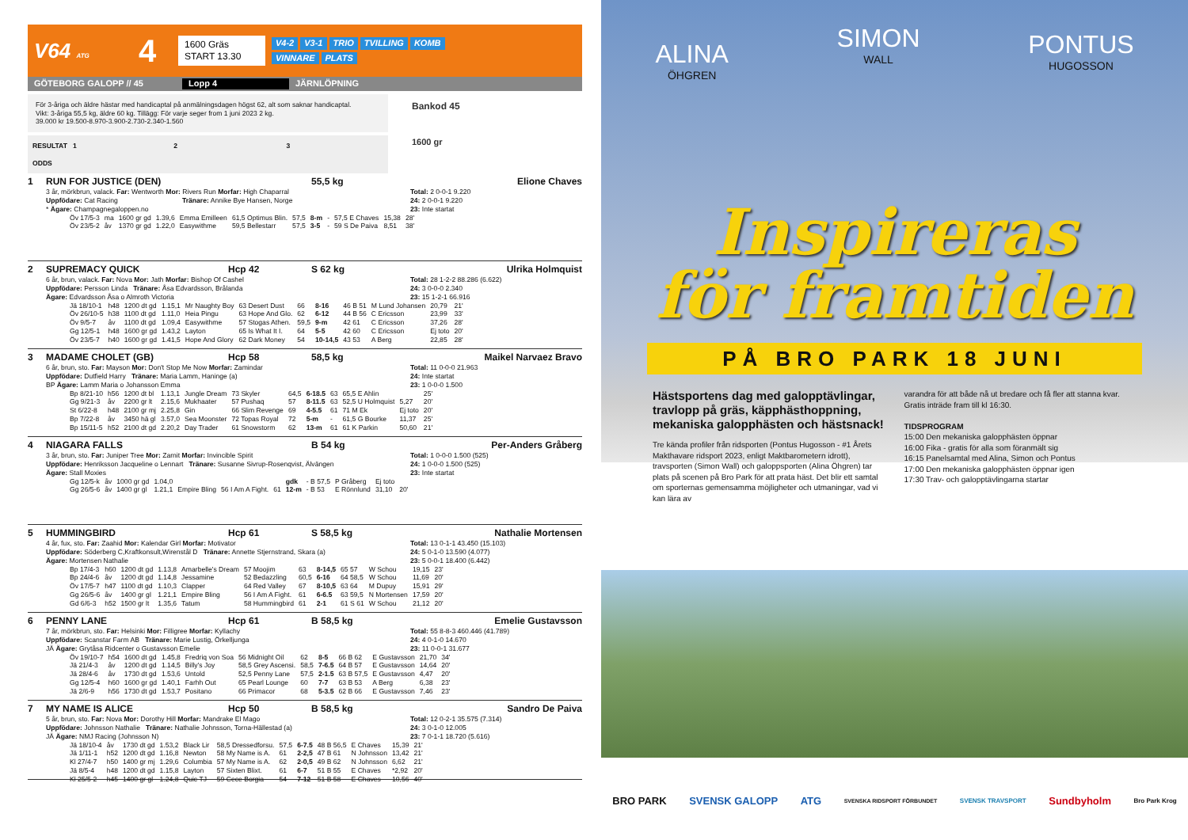V64 ATG
4
1600 Gräs
START 13.30
V4-2 V3-1 TRIO TVILLING KOMB VINNARE PLATS
GÖTEBORG GALOPP // 45 Lopp 4 JÄRNLÖPNING
För 3-åriga och äldre hästar med handicaptal på anmälningsdagen högst 62, alt som saknar handicaptal.
Vikt: 3-åriga 55,5 kg, äldre 60 kg. Tillägg: För varje seger from 1 juni 2023 2 kg.
39.000 kr 19.500-8.970-3.900-2.730-2.340-1.560
RESULTAT 1 2 3
ODDS
Bankod 45
1600 gr
1 RUN FOR JUSTICE (DEN) 55,5 kg Elione Chaves
3 år, mörkbrun, valack. Far: Wentworth Mor: Rivers Run Morfar: High Chaparral
Uppfödare: Cat Racing Tränare: Annike Bye Hansen, Norge
* Ägare: Champagnegaloppen.no
Total: 2 0-0-1 9.220
24: 2 0-0-1 9.220
23: Inte startat
| Öv 17/5-3 | ma | 1600 gr gd | 1.39,6 | Emma Emilleen | 61,5 Optimus Blin. | 57,5 | 8-m | - | 57,5 E Chaves | 15,38 | 28' |
| Öv 23/5-2 | åv | 1370 gr gd | 1.22,0 | Easywithme | 59,5 Bellestarr | 57,5 | 3-5 | - | 59 S De Paiva | 8,51 | 38' |
2 SUPREMACY QUICK Hcp 42 S 62 kg Ulrika Holmquist
6 år, brun, valack. Far: Nova Mor: Jath Morfar: Bishop Of Cashel
Uppfödare: Persson Linda Tränare: Åsa Edvardsson, Brålanda
Ägare: Edvardsson Åsa o Almroth Victoria
Total: 28 1-2-2 88.286 (6.622)
24: 3 0-0-0 2.340
23: 15 1-2-1 66.916
| Jä 18/10-1 | h48 | 1200 dt gd | 1.15,1 | Mr Naughty Boy | 63 Desert Dust | 66 | 8-16 | 46 B 51 | M Lund Johansen | 20,79 | 21' |
| Öv 26/10-5 | h38 | 1100 dt gd | 1.11,0 | Heia Pingu | 63 Hope And Glo. | 62 | 6-12 | 44 B 56 | C Ericsson | 23,99 | 33' |
| Öv 9/5-7 | åv | 1100 dt gd | 1.09,4 | Easywithme | 57 Stogas Athen. | 59,5 | 9-m | 42 61 | C Ericsson | 37,26 | 28' |
| Gg 12/5-1 | h48 | 1600 gr gd | 1.43,2 | Layton | 65 Is What It I. | 64 | 5-5 | 42 60 | C Ericsson | Ej toto | 20' |
| Öv 23/5-7 | h40 | 1600 gr gd | 1.41,5 | Hope And Glory | 62 Dark Money | 54 | 10-14,5 | 43 53 | A Berg | 22,85 | 28' |
3 MADAME CHOLET (GB) Hcp 58 58,5 kg Maikel Narvaez Bravo
6 år, brun, sto. Far: Mayson Mor: Don't Stop Me Now Morfar: Zamindar
Uppfödare: Dutfield Harry Tränare: Maria Lamm, Haninge (a)
BP Ägare: Lamm Maria o Johansson Emma
Total: 11 0-0-0 21.963
24: Inte startat
23: 1 0-0-0 1.500
| Bp 8/21-10 | h56 | 1200 dt bl | 1.13,1 | Jungle Dream | 73 Skyler | 64,5 | 6-18.5 | 63 | 65,5 E Ahlin | | 25' |
| Gg 9/21-3 | åv | 2200 gr lt | 2.15,6 | Mukhaater | 57 Pushaq | 57 | 8-11.5 | 63 | 52,5 U Holmquist | 5,27 | 20' |
| St 6/22-8 | h48 | 2100 gr mj | 2.25,8 | Gin | 66 Slim Revenge | 69 | 4-5.5 | 61 | 71 M Ek | Ej toto | 20' |
| Bp 7/22-8 | åv | 3450 hä gl | 3.57,0 | Sea Moonster | 72 Topas Royal | 72 | 5-m | - | 61,5 G Bourke | 11,37 | 25' |
| Bp 15/11-5 | h52 | 2100 dt gd | 2.20,2 | Day Trader | 61 Snowstorm | 62 | 13-m | 61 | 61 K Parkin | 50,60 | 21' |
4 NIAGARA FALLS B 54 kg Per-Anders Gråberg
3 år, brun, sto. Far: Juniper Tree Mor: Zarnit Morfar: Invincible Spirit
Uppfödare: Henriksson Jacqueline o Lennart Tränare: Susanne Sivrup-Rosenqvist, Älvängen
Ägare: Stall Moxies
Total: 1 0-0-0 1.500 (525)
24: 1 0-0-0 1.500 (525)
23: Inte startat
| Gg 12/5-k | åv | 1000 gr gd | 1.04,0 | | | | gdk | - B 57,5 | P Gråberg | Ej toto | |
| Gg 26/5-6 | åv | 1400 gr gl | 1.21,1 | Empire Bling | 56 I Am A Fight. | 61 | 12-m | - B 53 | E Rönnlund | 31,10 | 20' |
5 HUMMINGBIRD Hcp 61 S 58,5 kg Nathalie Mortensen
4 år, fux, sto. Far: Zaahid Mor: Kalendar Girl Morfar: Motivator
Uppfödare: Söderberg C,Kraftkonsult,Wirenstål D Tränare: Annette Stjernstrand, Skara (a)
Ägare: Mortensen Nathalie
Total: 13 0-1-1 43.450 (15.103)
24: 5 0-1-0 13.590 (4.077)
23: 5 0-0-1 18.400 (6.442)
| Bp 17/4-3 | h60 | 1200 dt gd | 1.13,8 | Amarbelle's Dream | 57 Moojim | 63 | 8-14,5 | 65 57 | W Schou | 19,15 | 23' |
| Bp 24/4-6 | åv | 1200 dt gd | 1.14,8 | Jessamine | 52 Bedazzling | 60,5 | 6-16 | 64 58,5 | W Schou | 11,69 | 20' |
| Öv 17/5-7 | h47 | 1100 dt gd | 1.10,3 | Clapper | 64 Red Valley | 67 | 8-10,5 | 63 64 | M Dupuy | 15,91 | 29' |
| Gg 26/5-6 | åv | 1400 gr gl | 1.21,1 | Empire Bling | 56 I Am A Fight. | 61 | 6-6.5 | 63 59,5 | N Mortensen | 17,59 | 20' |
| Gd 6/6-3 | h52 | 1500 gr lt | 1.35,6 | Tatum | 58 Hummingbird | 61 | 2-1 | 61 S 61 | W Schou | 21,12 | 20' |
6 PENNY LANE Hcp 61 B 58,5 kg Emelie Gustavsson
7 år, mörkbrun, sto. Far: Helsinki Mor: Filligree Morfar: Kyllachy
Uppfödare: Scanstar Farm AB Tränare: Marie Lustig, Örkelljunga
JÄ Ägare: Grytåsa Ridcenter o Gustavsson Emelie
Total: 55 8-8-3 460.446 (41.789)
24: 4 0-1-0 14.670
23: 11 0-0-1 31.677
| Öv 19/10-7 | h54 | 1600 dt gd | 1.45,8 | Fredriq von Soa | 56 Midnight Oil | 62 | 8-5 | 66 B 62 | E Gustavsson | 21,70 | 34' |
| Jä 21/4-3 | åv | 1200 dt gd | 1.14,5 | Billy's Joy | 58,5 Grey Ascensi. | 58,5 | 7-6.5 | 64 B 57 | E Gustavsson | 14,64 | 20' |
| Jä 28/4-6 | åv | 1730 dt gd | 1.53,6 | Untold | 52,5 Penny Lane | 57,5 | 2-1.5 | 63 B 57,5 | E Gustavsson | 4,47 | 20' |
| Gg 12/5-4 | h60 | 1600 gr gd | 1.40,1 | Farhh Out | 65 Pearl Lounge | 60 | 7-7 | 63 B 53 | A Berg | 6,38 | 23' |
| Jä 2/6-9 | h56 | 1730 dt gd | 1.53,7 | Positano | 66 Primacor | 68 | 5-3.5 | 62 B 66 | E Gustavsson | 7,46 | 23' |
7 MY NAME IS ALICE Hcp 50 B 58,5 kg Sandro De Paiva
5 år, brun, sto. Far: Nova Mor: Dorothy Hill Morfar: Mandrake El Mago
Uppfödare: Johnsson Nathalie Tränare: Nathalie Johnsson, Torna-Hällestad (a)
JÄ Ägare: NMJ Racing (Johnsson N)
Total: 12 0-2-1 35.575 (7.314)
24: 3 0-1-0 12.005
23: 7 0-1-1 18.720 (5.616)
| Jä 18/10-4 | åv | 1730 dt gd | 1.53,2 | Black Lir | 58,5 Dressedforsu. | 57,5 | 6-7.5 | 48 B 56,5 | E Chaves | 15,39 | 21' |
| Jä 1/11-1 | h52 | 1200 dt gd | 1.16,8 | Newton | 58 My Name is A. | 61 | 2-2,5 | 47 B 61 | N Johnsson | 13,42 | 21' |
| Kl 27/4-7 | h50 | 1400 gr mj | 1.29,6 | Columbia | 57 My Name is A. | 62 | 2-0,5 | 49 B 62 | N Johnsson | 6,62 | 21' |
| Jä 8/5-4 | h48 | 1200 dt gd | 1.15,8 | Layton | 57 Sixten Blixt. | 61 | 6-7 | 51 B 55 | E Chaves | *2,92 | 20' |
| Kl 25/5-2 | h45 | 1400 gr gl | 1.24,8 | Quic TJ | 59 Cece Borgia | 54 | 7-12 | 51 B 58 | E Chaves | 10,56 | 40' |
ALINA
ÖHGREN
SIMON
WALL
PONTUS
HUGOSSON
Inspireras
för framtiden
PÅ BRO PARK 18 JUNI
Hästsportens dag med galopptävlingar, travlopp på gräs, käpphästhoppning, mekaniska galopphästen och hästsnack!
Tre kända profiler från ridsporten (Pontus Hugosson - #1 Årets Makthavare ridsport 2023, enligt Maktbarometern idrott), travsporten (Simon Wall) och galoppsporten (Alina Öhgren) tar plats på scenen på Bro Park för att prata häst. Det blir ett samtal om sporternas gemensamma möjligheter och utmaningar, vad vi kan lära av
varandra för att både nå ut bredare och få fler att stanna kvar. Gratis inträde fram till kl 16:30.
TIDSPROGRAM
15:00 Den mekaniska galopphästen öppnar
16:00 Fika - gratis för alla som föranmält sig
16:15 Panelsamtal med Alina, Simon och Pontus
17:00 Den mekaniska galopphästen öppnar igen
17:30 Trav- och galopptävlingarna startar
BRO PARK SVENSK GALOPP ATG SVENSKA RIDSPORT FÖRBUNDET SVENSK TRAVSPORT Sundbyholm Bro Park Krog